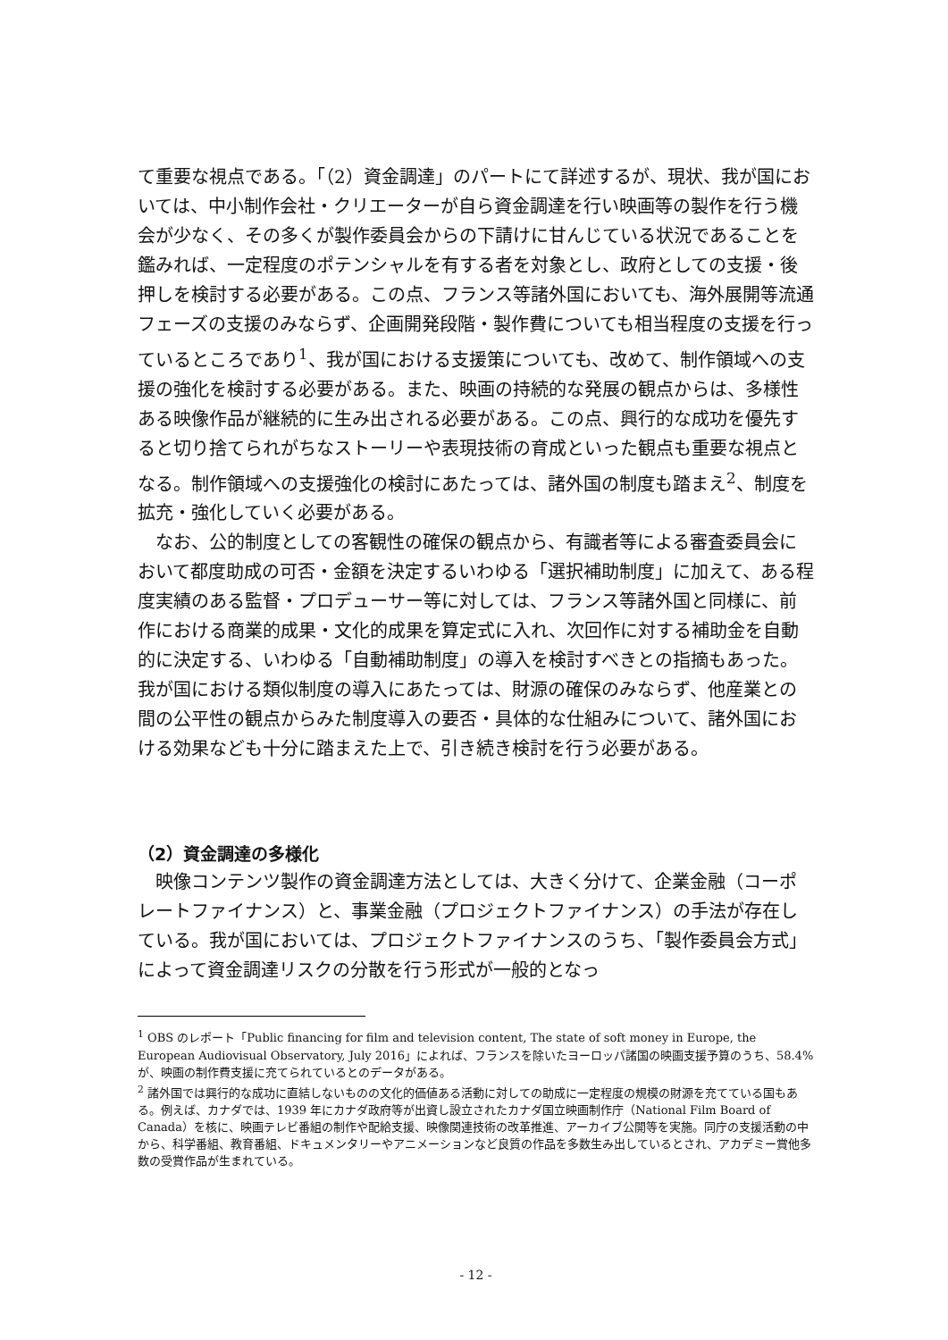て重要な視点である。「（2）資金調達」のパートにて詳述するが、現状、我が国においては、中小制作会社・クリエーターが自ら資金調達を行い映画等の製作を行う機会が少なく、その多くが製作委員会からの下請けに甘んじている状況であることを鑑みれば、一定程度のポテンシャルを有する者を対象とし、政府としての支援・後押しを検討する必要がある。この点、フランス等諸外国においても、海外展開等流通フェーズの支援のみならず、企画開発段階・製作費についても相当程度の支援を行っているところであり<sup>1</sup>、我が国における支援策についても、改めて、制作領域への支援の強化を検討する必要がある。また、映画の持続的な発展の観点からは、多様性ある映像作品が継続的に生み出される必要がある。この点、興行的な成功を優先すると切り捨てられがちなストーリーや表現技術の育成といった観点も重要な視点となる。制作領域への支援強化の検討にあたっては、諸外国の制度も踏まえ<sup>2</sup>、制度を拡充・強化していく必要がある。
　なお、公的制度としての客観性の確保の観点から、有識者等による審査委員会において都度助成の可否・金額を決定するいわゆる「選択補助制度」に加えて、ある程度実績のある監督・プロデューサー等に対しては、フランス等諸外国と同様に、前作における商業的成果・文化的成果を算定式に入れ、次回作に対する補助金を自動的に決定する、いわゆる「自動補助制度」の導入を検討すべきとの指摘もあった。我が国における類似制度の導入にあたっては、財源の確保のみならず、他産業との間の公平性の観点からみた制度導入の要否・具体的な仕組みについて、諸外国における効果なども十分に踏まえた上で、引き続き検討を行う必要がある。
（2）資金調達の多様化
　映像コンテンツ製作の資金調達方法としては、大きく分けて、企業金融（コーポレートファイナンス）と、事業金融（プロジェクトファイナンス）の手法が存在している。我が国においては、プロジェクトファイナンスのうち、「製作委員会方式」によって資金調達リスクの分散を行う形式が一般的となっ
<sup>1</sup> OBS のレポート「Public financing for film and television content, The state of soft money in Europe, the European Audiovisual Observatory, July 2016」によれば、フランスを除いたヨーロッパ諸国の映画支援予算のうち、58.4%が、映画の制作費支援に充てられているとのデータがある。
<sup>2</sup> 諸外国では興行的な成功に直結しないものの文化的価値ある活動に対しての助成に一定程度の規模の財源を充てている国もある。例えば、カナダでは、1939 年にカナダ政府等が出資し設立されたカナダ国立映画制作庁（National Film Board of Canada）を核に、映画テレビ番組の制作や配給支援、映像関連技術の改革推進、アーカイブ公開等を実施。同庁の支援活動の中から、科学番組、教育番組、ドキュメンタリーやアニメーションなど良質の作品を多数生み出しているとされ、アカデミー賞他多数の受賞作品が生まれている。
- 12 -